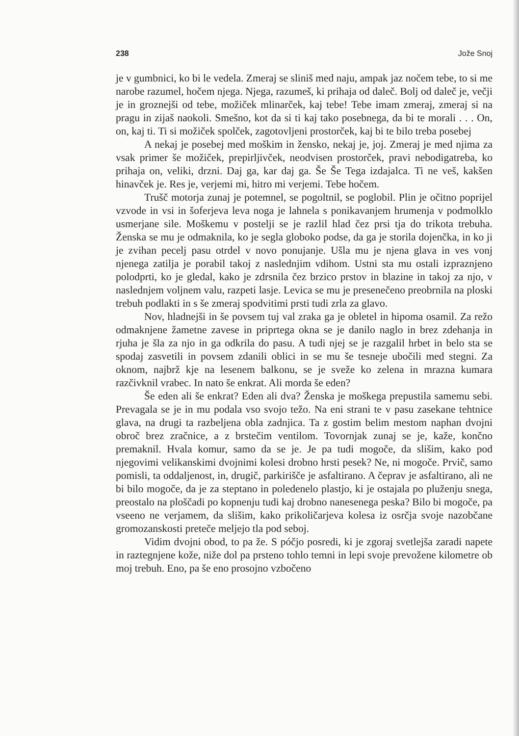238 Jože Snoj
je v gumbnici, ko bi le vedela. Zmeraj se sliniš med naju, ampak jaz nočem tebe, to si me narobe razumel, hočem njega. Njega, razumeš, ki prihaja od daleč. Bolj od daleč je, večji je in groznejši od tebe, možiček mlinarček, kaj tebe! Tebe imam zmeraj, zmeraj si na pragu in zijaš naokoli. Smešno, kot da si ti kaj tako posebnega, da bi te morali . . . On, on, kaj ti. Ti si možiček spolček, zagotovljeni prostorček, kaj bi te bilo treba posebej
A nekaj je posebej med moškim in žensko, nekaj je, joj. Zmeraj je med njima za vsak primer še možiček, prepirljivček, neodvisen prostorček, pravi nebodigatreba, ko prihaja on, veliki, drzni. Daj ga, kar daj ga. Še Še Tega izdajalca. Ti ne veš, kakšen hinavček je. Res je, verjemi mi, hitro mi verjemi. Tebe hočem.
Trušč motorja zunaj je potemnel, se pogoltnil, se poglobil. Plin je očitno poprijel vzvode in vsi in šoferjeva leva noga je lahnela s ponikavanjem hrumenja v podmolklo usmerjane sile. Moškemu v postelji se je razlil hlad čez prsi tja do trikota trebuha. Ženska se mu je odmaknila, ko je segla globoko podse, da ga je storila dojenčka, in ko ji je zvihan pecelj pasu otrdel v novo ponujanje. Ušla mu je njena glava in ves vonj njenega zatilja je porabil takoj z naslednjim vdihom. Ustni sta mu ostali izpraznjeno polodprti, ko je gledal, kako je zdrsnila čez brzico prstov in blazine in takoj za njo, v naslednjem voljnem valu, razpeti lasje. Levica se mu je presenečeno preobrnila na ploski trebuh podlakti in s še zmeraj spodvitimi prsti tudi zrla za glavo.
Nov, hladnejši in še povsem tuj val zraka ga je obletel in hipoma osamil. Za režo odmaknjene žametne zavese in priprtega okna se je danilo naglo in brez zdehanja in rjuha je šla za njo in ga odkrila do pasu. A tudi njej se je razgalil hrbet in belo sta se spodaj zasvetili in povsem zdanili oblici in se mu še tesneje ubočili med stegni. Za oknom, najbrž kje na lesenem balkonu, se je sveže ko zelena in mrazna kumara razčivknil vrabec. In nato še enkrat. Ali morda še eden?
Še eden ali še enkrat? Eden ali dva? Ženska je moškega prepustila samemu sebi. Prevagala se je in mu podala vso svojo težo. Na eni strani te v pasu zasekane tehtnice glava, na drugi ta razbeljena obla zadnjica. Ta z gostim belim mestom naphan dvojni obroč brez zračnice, a z brstečim ventilom. Tovornjak zunaj se je, kaže, končno premaknil. Hvala komur, samo da se je. Je pa tudi mogoče, da slišim, kako pod njegovimi velikanskimi dvojnimi kolesi drobno hrsti pesek? Ne, ni mogoče. Prvič, samo pomisli, ta oddaljenost, in, drugič, parkirišče je asfaltirano. A čeprav je asfaltirano, ali ne bi bilo mogoče, da je za steptano in poledenelo plastjo, ki je ostajala po pluženju snega, preostalo na ploščadi po kopnenju tudi kaj drobno nanesenega peska? Bilo bi mogoče, pa vseeno ne verjamem, da slišim, kako prikoličarjeva kolesa iz osrčja svoje nazobčane gromozanskosti preteče meljejo tla pod seboj.
Vidim dvojni obod, to pa že. S póčjo posredi, ki je zgoraj svetlejša zaradi napete in raztegnjene kože, niže dol pa prsteno tohlo temni in lepi svoje prevožene kilometre ob moj trebuh. Eno, pa še eno prosojno vzbočeno